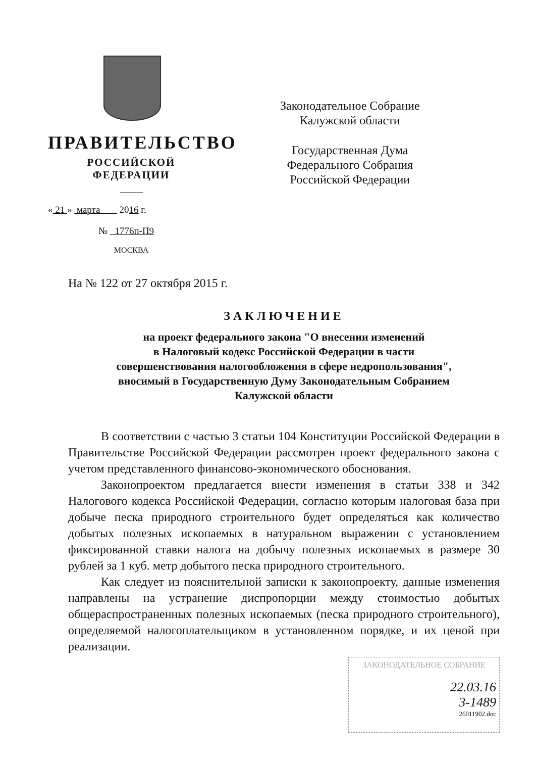ПРАВИТЕЛЬСТВО
РОССИЙСКОЙ ФЕДЕРАЦИИ
« 21 » марта 2016 г.
№ 1776п-П9
МОСКВА
Законодательное Собрание
Калужской области
Государственная Дума
Федерального Собрания
Российской Федерации
На № 122 от 27 октября 2015 г.
ЗАКЛЮЧЕНИЕ
на проект федерального закона "О внесении изменений
в Налоговый кодекс Российской Федерации в части
совершенствования налогообложения в сфере недропользования",
вносимый в Государственную Думу Законодательным Собранием
Калужской области
В соответствии с частью 3 статьи 104 Конституции Российской Федерации в Правительстве Российской Федерации рассмотрен проект федерального закона с учетом представленного финансово-экономического обоснования.
Законопроектом предлагается внести изменения в статьи 338 и 342 Налогового кодекса Российской Федерации, согласно которым налоговая база при добыче песка природного строительного будет определяться как количество добытых полезных ископаемых в натуральном выражении с установлением фиксированной ставки налога на добычу полезных ископаемых в размере 30 рублей за 1 куб. метр добытого песка природного строительного.
Как следует из пояснительной записки к законопроекту, данные изменения направлены на устранение диспропорции между стоимостью добытых общераспространенных полезных ископаемых (песка природного строительного), определяемой налогоплательщиком в установленном порядке, и их ценой при реализации.
ЗАКОНОДАТЕЛЬНОЕ СОБРАНИЕ
22.03.16
3-1489
26011902.doc